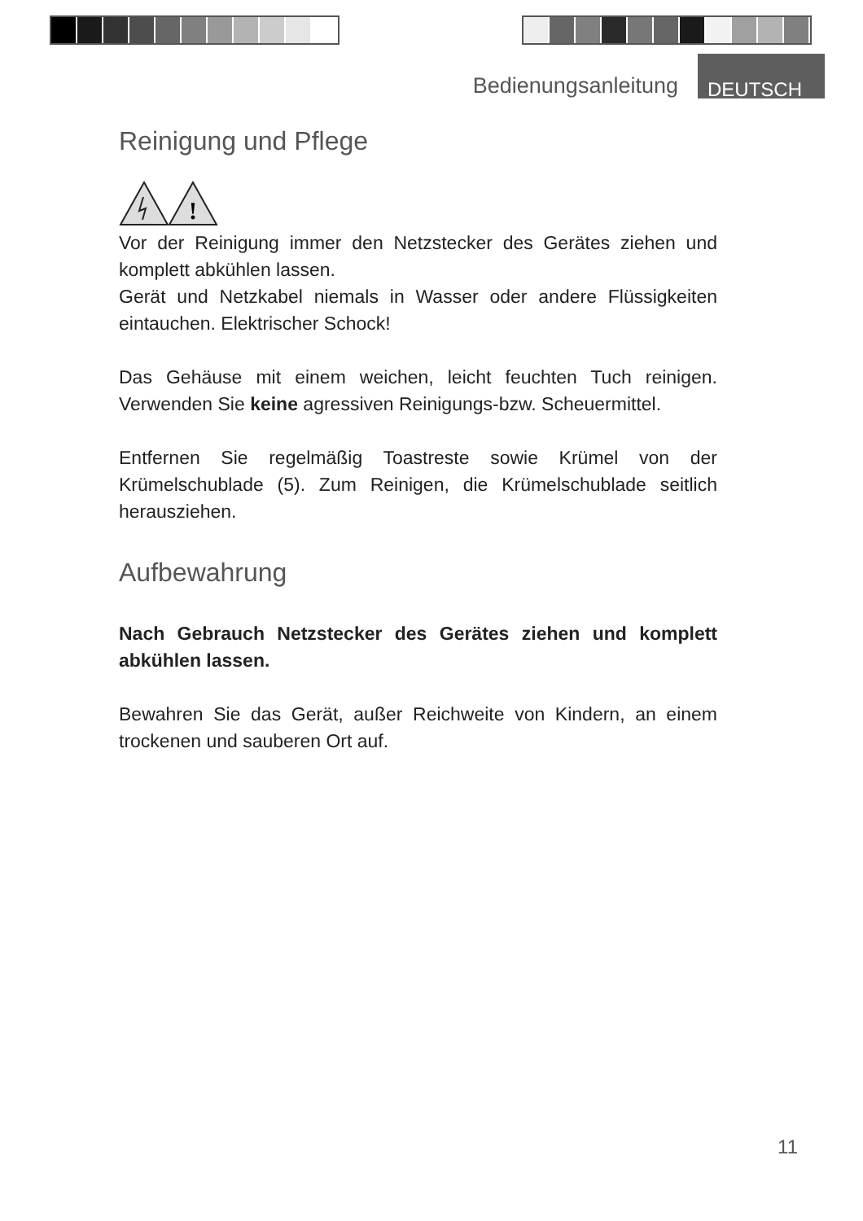Bedienungsanleitung DEUTSCH
Reinigung und Pflege
!
Vor der Reinigung immer den Netzstecker des Gerätes ziehen und komplett abkühlen lassen.
Gerät und Netzkabel niemals in Wasser oder andere Flüssigkeiten eintauchen. Elektrischer Schock!
Das Gehäuse mit einem weichen, leicht feuchten Tuch reinigen. Verwenden Sie keine agressiven Reinigungs-bzw. Scheuermittel.
Entfernen Sie regelmäßig Toastreste sowie Krümel von der Krümelschublade (5). Zum Reinigen, die Krümelschublade seitlich herausziehen.
Aufbewahrung
Nach Gebrauch Netzstecker des Gerätes ziehen und komplett abkühlen lassen.
Bewahren Sie das Gerät, außer Reichweite von Kindern, an einem trockenen und sauberen Ort auf.
11